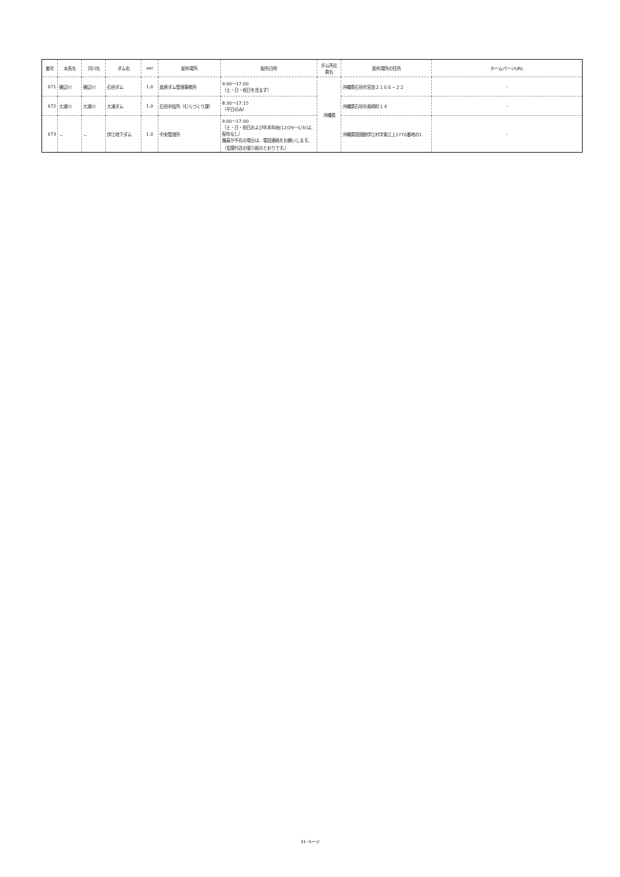| 番号 | 水系名 | 河川名 | ダム名 | ver | 配布場所 | 配布日時 | ダム所在 県名 | 配布場所の住所 | ホームページURL |
| --- | --- | --- | --- | --- | --- | --- | --- | --- | --- |
| 671 | 磯辺川 | 磯辺川 | 石垣ダム | 1.0 | 底原ダム管理事務所 | 9:00～17:00 （土・日・祝日を含まず） | 沖縄県 | 沖縄県石垣市宮良２１６６－２２ | - |
| 672 | 大浦川 | 大浦川 | 大浦ダム | 1.0 | 石垣市役所（むらづくり課） | 8:30～17:15 （平日のみ） | | 沖縄県石垣市美崎町１４ | - |
| 673 | － | － | 伊江地下ダム | 1.0 | 中央管理所 | 9:00～17:00 （土・日・祝日および年末年始(12/29～1/3)は、配布なし） 職員が不在の場合は、電話連絡をお願いします。（玄関付近の張り紙のとおりです。） | | 沖縄県国頭郡伊江村字東江上1770番地の1 | - |
31 ページ